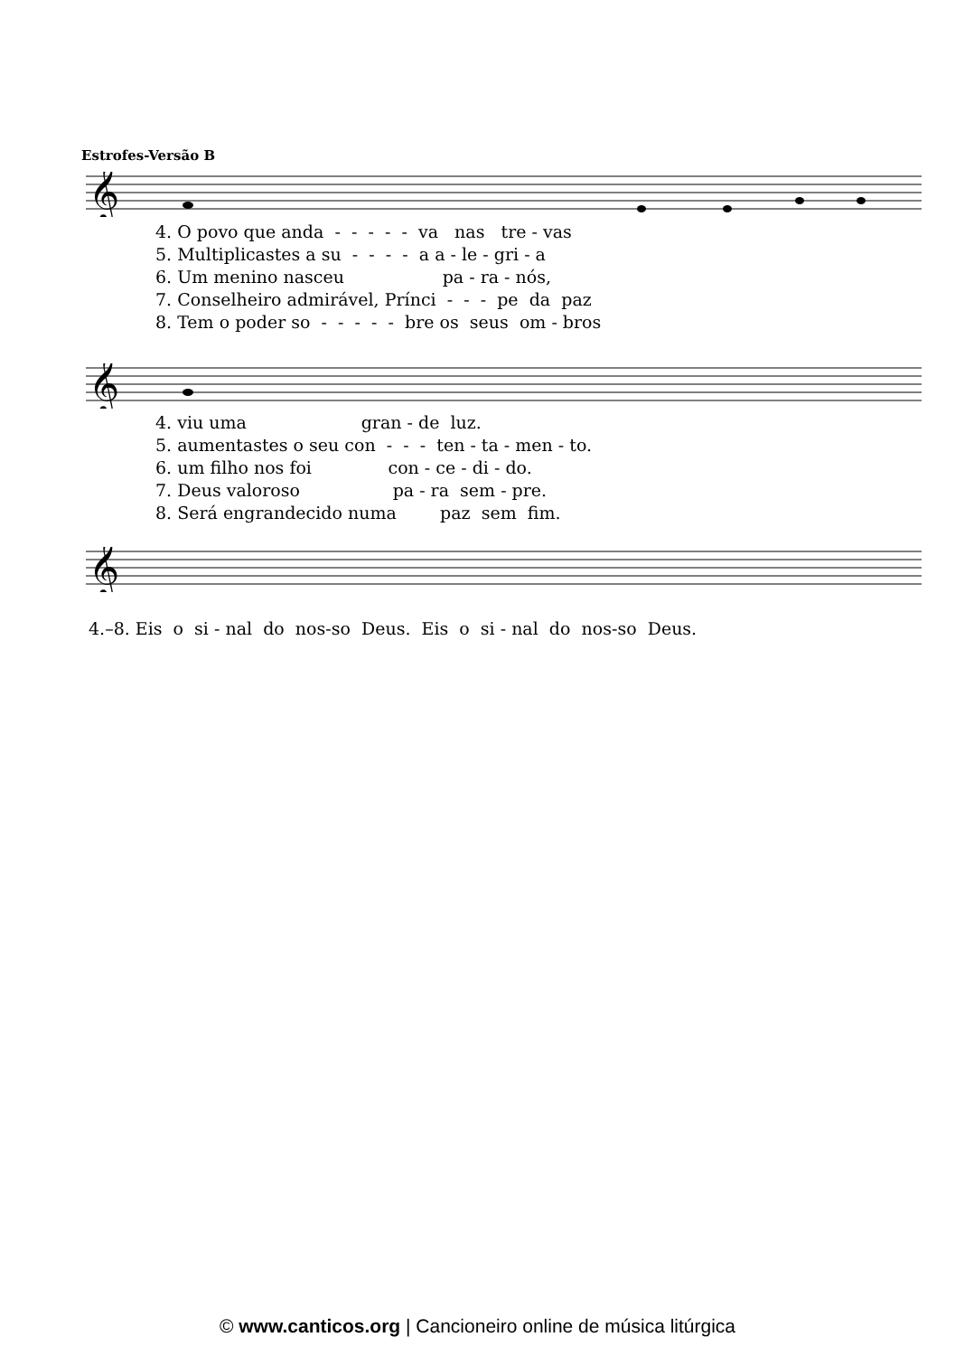Estrofes-Versão B
𝄞
4. O povo que anda - - - - - va nas tre - vas
5. Multiplicastes a su - - - - a a - le - gri - a
6. Um menino nasceu pa - ra - nós,
7. Conselheiro admirável, Prínci - - - pe da paz
8. Tem o poder so - - - - - bre os seus om - bros
𝄞
4. viu uma gran - de luz.
5. aumentastes o seu con - - - ten - ta - men - to.
6. um filho nos foi con - ce - di - do.
7. Deus valoroso pa - ra sem - pre.
8. Será engrandecido numa paz sem fim.
𝄞
4.–8. Eis o si - nal do nos-so Deus. Eis o si - nal do nos-so Deus.
© www.canticos.org | Cancioneiro online de música litúrgica